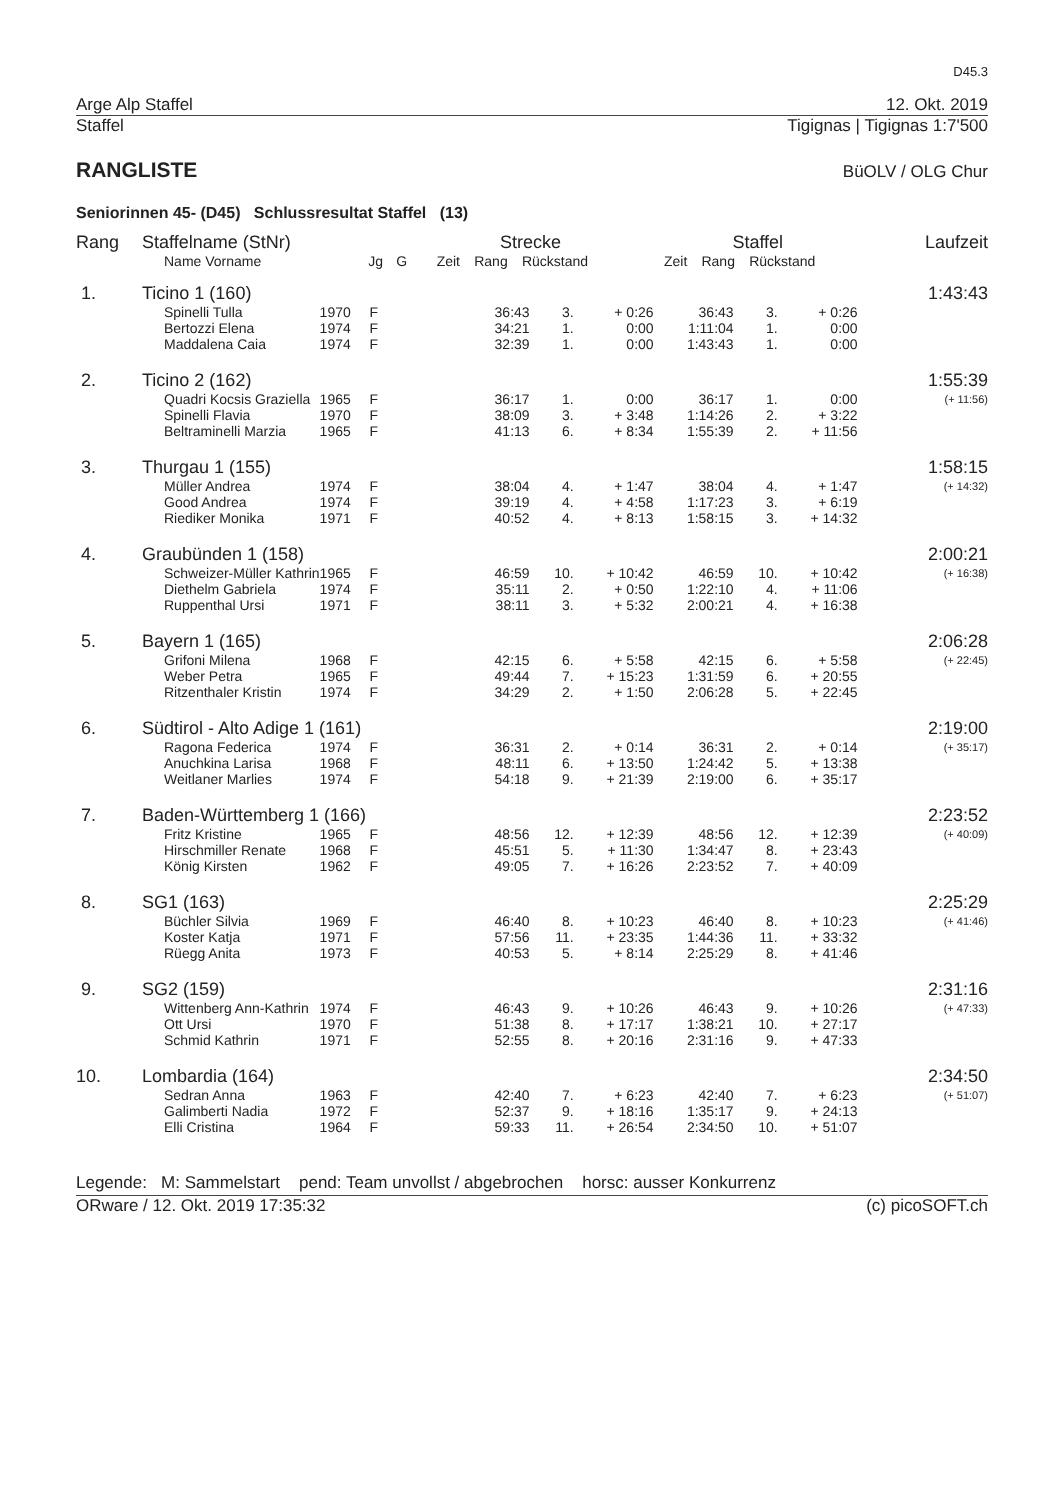D45.3
Arge Alp Staffel 12. Okt. 2019
Staffel Tigignas | Tigignas 1:7'500
RANGLISTE
BüOLV / OLG Chur
Seniorinnen 45- (D45) Schlussresultat Staffel (13)
| Rang | Staffelname (StNr) | | | Strecke | | | Staffel | | | Laufzeit |
| --- | --- | --- | --- | --- | --- | --- | --- | --- | --- | --- |
| | Name Vorname | Jg | G | Zeit | Rang | Rückstand | Zeit | Rang | Rückstand | |
| 1. | Ticino 1 (160) | | | | | | | | | 1:43:43 |
| | Spinelli Tulla | 1970 | F | 36:43 | 3. | + 0:26 | 36:43 | 3. | + 0:26 | |
| | Bertozzi Elena | 1974 | F | 34:21 | 1. | 0:00 | 1:11:04 | 1. | 0:00 | |
| | Maddalena Caia | 1974 | F | 32:39 | 1. | 0:00 | 1:43:43 | 1. | 0:00 | |
| 2. | Ticino 2 (162) | | | | | | | | | 1:55:39 |
| | Quadri Kocsis Graziella | 1965 | F | 36:17 | 1. | 0:00 | 36:17 | 1. | 0:00 | (+ 11:56) |
| | Spinelli Flavia | 1970 | F | 38:09 | 3. | + 3:48 | 1:14:26 | 2. | + 3:22 | |
| | Beltraminelli Marzia | 1965 | F | 41:13 | 6. | + 8:34 | 1:55:39 | 2. | + 11:56 | |
| 3. | Thurgau 1 (155) | | | | | | | | | 1:58:15 |
| | Müller Andrea | 1974 | F | 38:04 | 4. | + 1:47 | 38:04 | 4. | + 1:47 | (+ 14:32) |
| | Good Andrea | 1974 | F | 39:19 | 4. | + 4:58 | 1:17:23 | 3. | + 6:19 | |
| | Riediker Monika | 1971 | F | 40:52 | 4. | + 8:13 | 1:58:15 | 3. | + 14:32 | |
| 4. | Graubünden 1 (158) | | | | | | | | | 2:00:21 |
| | Schweizer-Müller Kathrin | 1965 | F | 46:59 | 10. | + 10:42 | 46:59 | 10. | + 10:42 | (+ 16:38) |
| | Diethelm Gabriela | 1974 | F | 35:11 | 2. | + 0:50 | 1:22:10 | 4. | + 11:06 | |
| | Ruppenthal Ursi | 1971 | F | 38:11 | 3. | + 5:32 | 2:00:21 | 4. | + 16:38 | |
| 5. | Bayern 1 (165) | | | | | | | | | 2:06:28 |
| | Grifoni Milena | 1968 | F | 42:15 | 6. | + 5:58 | 42:15 | 6. | + 5:58 | (+ 22:45) |
| | Weber Petra | 1965 | F | 49:44 | 7. | + 15:23 | 1:31:59 | 6. | + 20:55 | |
| | Ritzenthaler Kristin | 1974 | F | 34:29 | 2. | + 1:50 | 2:06:28 | 5. | + 22:45 | |
| 6. | Südtirol - Alto Adige 1 (161) | | | | | | | | | 2:19:00 |
| | Ragona Federica | 1974 | F | 36:31 | 2. | + 0:14 | 36:31 | 2. | + 0:14 | (+ 35:17) |
| | Anuchkina Larisa | 1968 | F | 48:11 | 6. | + 13:50 | 1:24:42 | 5. | + 13:38 | |
| | Weitlaner Marlies | 1974 | F | 54:18 | 9. | + 21:39 | 2:19:00 | 6. | + 35:17 | |
| 7. | Baden-Württemberg 1 (166) | | | | | | | | | 2:23:52 |
| | Fritz Kristine | 1965 | F | 48:56 | 12. | + 12:39 | 48:56 | 12. | + 12:39 | (+ 40:09) |
| | Hirschmiller Renate | 1968 | F | 45:51 | 5. | + 11:30 | 1:34:47 | 8. | + 23:43 | |
| | König Kirsten | 1962 | F | 49:05 | 7. | + 16:26 | 2:23:52 | 7. | + 40:09 | |
| 8. | SG1 (163) | | | | | | | | | 2:25:29 |
| | Büchler Silvia | 1969 | F | 46:40 | 8. | + 10:23 | 46:40 | 8. | + 10:23 | (+ 41:46) |
| | Koster Katja | 1971 | F | 57:56 | 11. | + 23:35 | 1:44:36 | 11. | + 33:32 | |
| | Rüegg Anita | 1973 | F | 40:53 | 5. | + 8:14 | 2:25:29 | 8. | + 41:46 | |
| 9. | SG2 (159) | | | | | | | | | 2:31:16 |
| | Wittenberg Ann-Kathrin | 1974 | F | 46:43 | 9. | + 10:26 | 46:43 | 9. | + 10:26 | (+ 47:33) |
| | Ott Ursi | 1970 | F | 51:38 | 8. | + 17:17 | 1:38:21 | 10. | + 27:17 | |
| | Schmid Kathrin | 1971 | F | 52:55 | 8. | + 20:16 | 2:31:16 | 9. | + 47:33 | |
| 10. | Lombardia (164) | | | | | | | | | 2:34:50 |
| | Sedran Anna | 1963 | F | 42:40 | 7. | + 6:23 | 42:40 | 7. | + 6:23 | (+ 51:07) |
| | Galimberti Nadia | 1972 | F | 52:37 | 9. | + 18:16 | 1:35:17 | 9. | + 24:13 | |
| | Elli Cristina | 1964 | F | 59:33 | 11. | + 26:54 | 2:34:50 | 10. | + 51:07 | |
Legende: M: Sammelstart pend: Team unvollst / abgebrochen horsc: ausser Konkurrenz
ORware / 12. Okt. 2019 17:35:32 (c) picoSOFT.ch